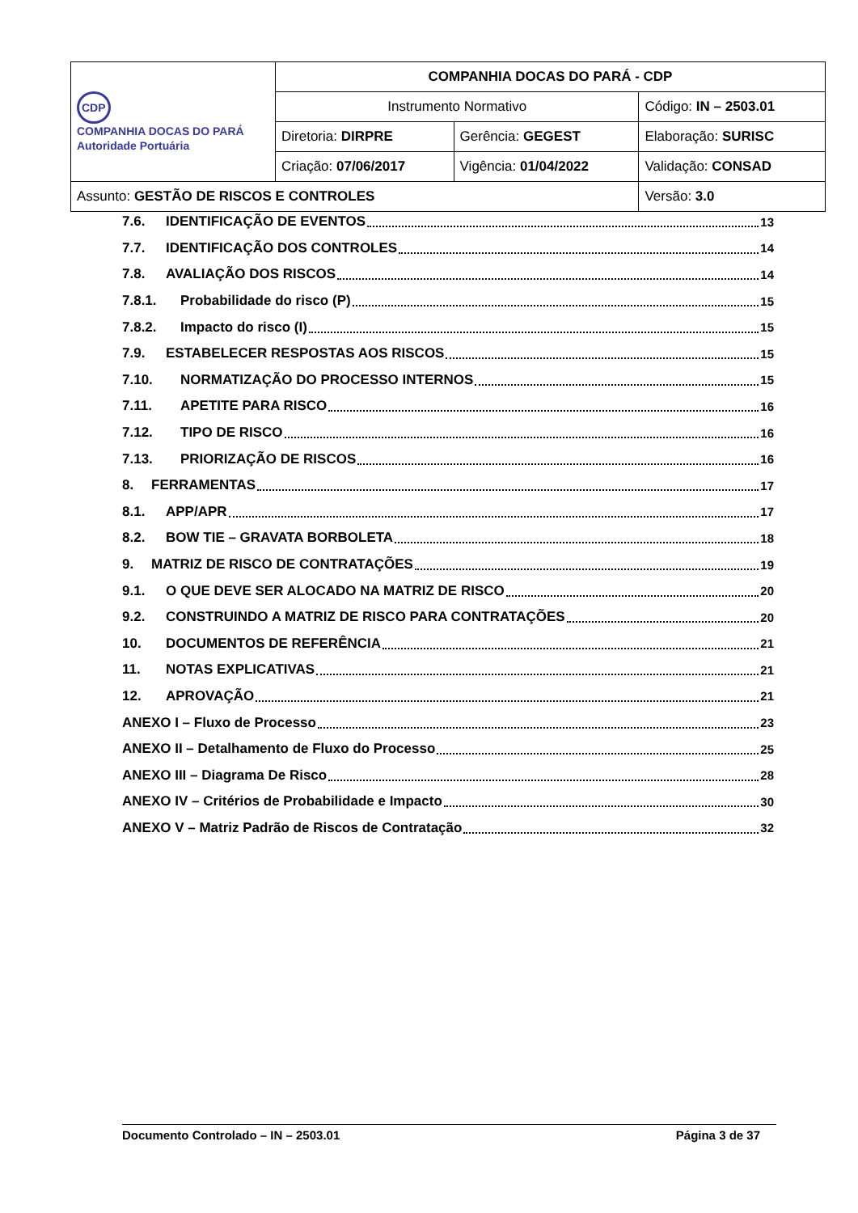| CDP COMPANHIA DOCAS DO PARÁ Autoridade Portuária | COMPANHIA DOCAS DO PARÁ - CDP | | |
| | Instrumento Normativo | | Código: IN – 2503.01 |
| | Diretoria: DIRPRE | Gerência: GEGEST | Elaboração: SURISC |
| | Criação: 07/06/2017 | Vigência: 01/04/2022 | Validação: CONSAD |
| Assunto: GESTÃO DE RISCOS E CONTROLES | | | Versão: 3.0 |
7.6. IDENTIFICAÇÃO DE EVENTOS 13
7.7. IDENTIFICAÇÃO DOS CONTROLES 14
7.8. AVALIAÇÃO DOS RISCOS 14
7.8.1. Probabilidade do risco (P) 15
7.8.2. Impacto do risco (I) 15
7.9. ESTABELECER RESPOSTAS AOS RISCOS 15
7.10. NORMATIZAÇÃO DO PROCESSO INTERNOS 15
7.11. APETITE PARA RISCO 16
7.12. TIPO DE RISCO 16
7.13. PRIORIZAÇÃO DE RISCOS 16
8. FERRAMENTAS 17
8.1. APP/APR 17
8.2. BOW TIE – GRAVATA BORBOLETA 18
9. MATRIZ DE RISCO DE CONTRATAÇÕES 19
9.1. O QUE DEVE SER ALOCADO NA MATRIZ DE RISCO 20
9.2. CONSTRUINDO A MATRIZ DE RISCO PARA CONTRATAÇÕES 20
10. DOCUMENTOS DE REFERÊNCIA 21
11. NOTAS EXPLICATIVAS 21
12. APROVAÇÃO 21
ANEXO I – Fluxo de Processo 23
ANEXO II – Detalhamento de Fluxo do Processo 25
ANEXO III – Diagrama De Risco 28
ANEXO IV – Critérios de Probabilidade e Impacto 30
ANEXO V – Matriz Padrão de Riscos de Contratação 32
Documento Controlado – IN – 2503.01 Página 3 de 37